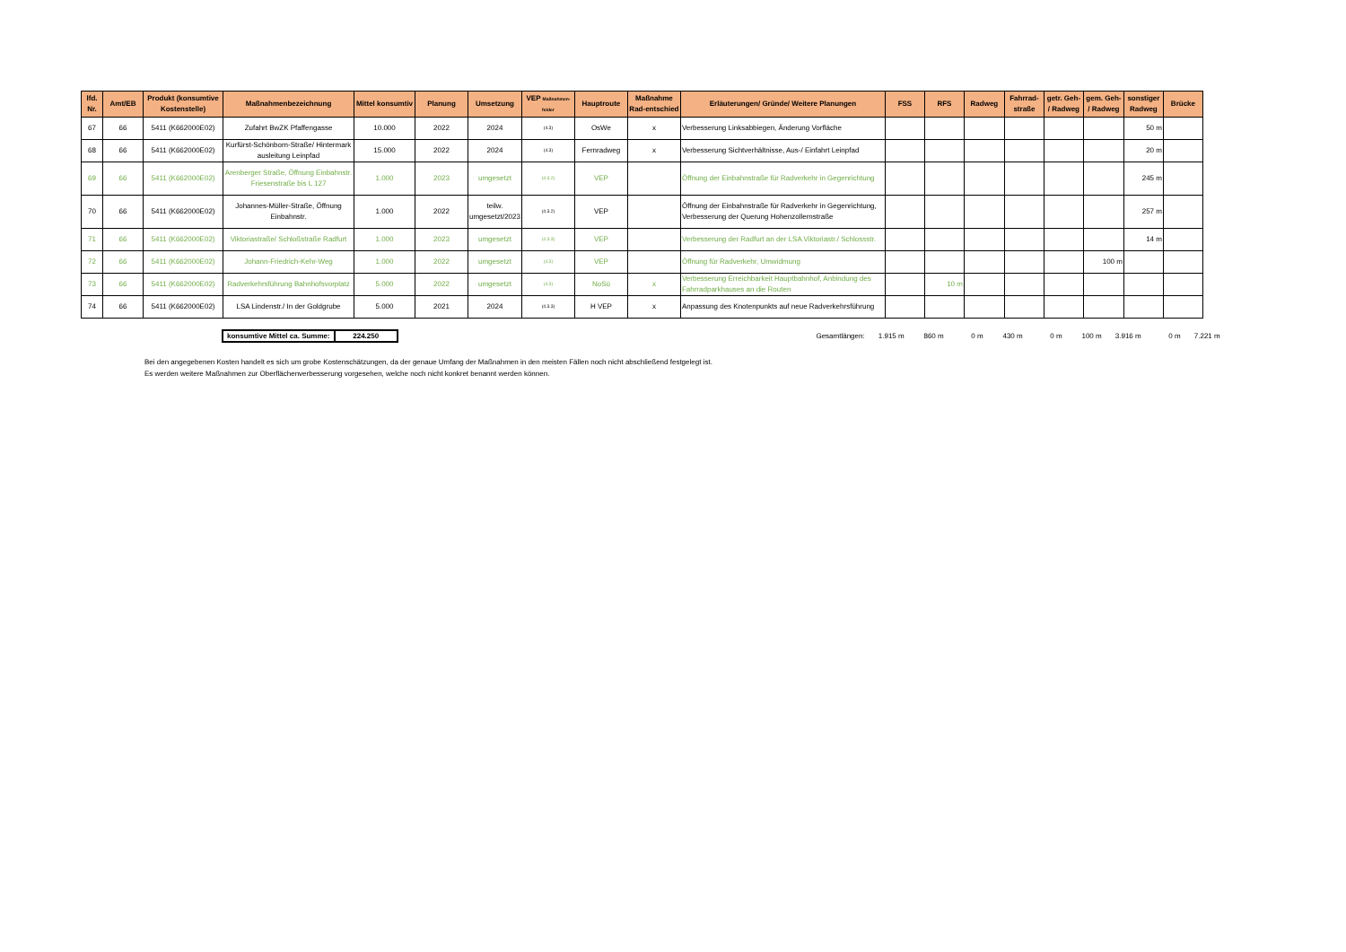| lfd. Nr. | Amt/EB | Produkt (konsumtive Kostenstelle) | Maßnahmenbezeichnung | Mittel konsumtiv | Planung | Umsetzung | VEP Maßnahmen-felder | Hauptroute | Maßnahme Rad-entschied | Erläuterungen/ Gründe/ Weitere Planungen | FSS | RFS | Radweg | Fahrrad-straße | getr. Geh- / Radweg | gem. Geh- / Radweg | sonstiger Radweg | Brücke |
| --- | --- | --- | --- | --- | --- | --- | --- | --- | --- | --- | --- | --- | --- | --- | --- | --- | --- | --- |
| 67 | 66 | 5411 (K662000E02) | Zufahrt BwZK Pfaffengasse | 10.000 | 2022 | 2024 | (4.3) | OsWe | x | Verbesserung Linksabbiegen, Änderung Vorfläche | | | | | | | 50 m | |
| 68 | 66 | 5411 (K662000E02) | Kurfürst-Schönborn-Straße/ Hintermark ausleitung Leinpfad | 15.000 | 2022 | 2024 | (4.3) | Fernradweg | x | Verbesserung Sichtverhältnisse, Aus-/ Einfahrt Leinpfad | | | | | | | 20 m | |
| 69 | 66 | 5411 (K662000E02) | Arenberger Straße, Öffnung Einbahnstr. Friesenstraße bis L 127 | 1.000 | 2023 | umgesetzt | (4.3.2) | VEP | | Öffnung der Einbahnstraße für Radverkehr in Gegenrichtung | | | | | | | 245 m | |
| 70 | 66 | 5411 (K662000E02) | Johannes-Müller-Straße, Öffnung Einbahnstr. | 1.000 | 2022 | teilw. umgesetzt/2023 | (4.3.2) | VEP | | Öffnung der Einbahnstraße für Radverkehr in Gegenrichtung, Verbesserung der Querung Hohenzollernstraße | | | | | | | 257 m | |
| 71 | 66 | 5411 (K662000E02) | Viktoriastraße/ Schloßstraße Radfurt | 1.000 | 2023 | umgesetzt | (4.3.3) | VEP | | Verbesserung der Radfurt an der LSA Viktoriastr./ Schlossstr. | | | | | | | 14 m | |
| 72 | 66 | 5411 (K662000E02) | Johann-Friedrich-Kehr-Weg | 1.000 | 2022 | umgesetzt | (4.3) | VEP | | Öffnung für Radverkehr, Umwidmung | | | | | | 100 m | | |
| 73 | 66 | 5411 (K662000E02) | Radverkehrsführung Bahnhofsvorplatz | 5.000 | 2022 | umgesetzt | (4.3) | NoSü | x | Verbesserung Erreichbarkeit Hauptbahnhof, Anbindung des Fahrradparkhauses an die Routen | | 10 m | | | | | | |
| 74 | 66 | 5411 (K662000E02) | LSA Lindenstr./ In der Goldgrube | 5.000 | 2021 | 2024 | (4.3.3) | H VEP | x | Anpassung des Knotenpunkts auf neue Radverkehrsführung | | | | | | | | |
konsumtive Mittel ca. Summe: 224.250
Gesamtlängen: 1.915 m 860 m 0 m 430 m 0 m 100 m 3.916 m 0 m 7.221 m
Bei den angegebenen Kosten handelt es sich um grobe Kostenschätzungen, da der genaue Umfang der Maßnahmen in den meisten Fällen noch nicht abschließend festgelegt ist.
Es werden weitere Maßnahmen zur Oberflächenverbesserung vorgesehen, welche noch nicht konkret benannt werden können.